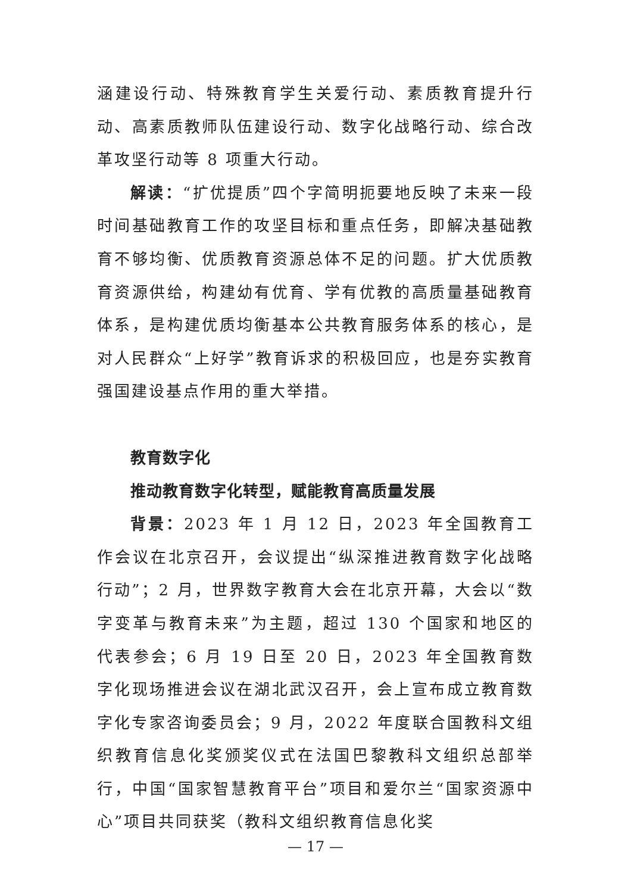涵建设行动、特殊教育学生关爱行动、素质教育提升行动、高素质教师队伍建设行动、数字化战略行动、综合改革攻坚行动等 8 项重大行动。
解读：“扩优提质”四个字简明扼要地反映了未来一段时间基础教育工作的攻坚目标和重点任务，即解决基础教育不够均衡、优质教育资源总体不足的问题。扩大优质教育资源供给，构建幼有优育、学有优教的高质量基础教育体系，是构建优质均衡基本公共教育服务体系的核心，是对人民群众“上好学”教育诉求的积极回应，也是夯实教育强国建设基点作用的重大举措。
教育数字化
推动教育数字化转型，赋能教育高质量发展
背景：2023 年 1 月 12 日，2023 年全国教育工作会议在北京召开，会议提出“纵深推进教育数字化战略行动”；2 月，世界数字教育大会在北京开幕，大会以“数字变革与教育未来”为主题，超过 130 个国家和地区的代表参会；6 月 19 日至 20 日，2023 年全国教育数字化现场推进会议在湖北武汉召开，会上宣布成立教育数字化专家咨询委员会；9 月，2022 年度联合国教科文组织教育信息化奖颁奖仪式在法国巴黎教科文组织总部举行，中国“国家智慧教育平台”项目和爱尔兰“国家资源中心”项目共同获奖（教科文组织教育信息化奖
— 17 —